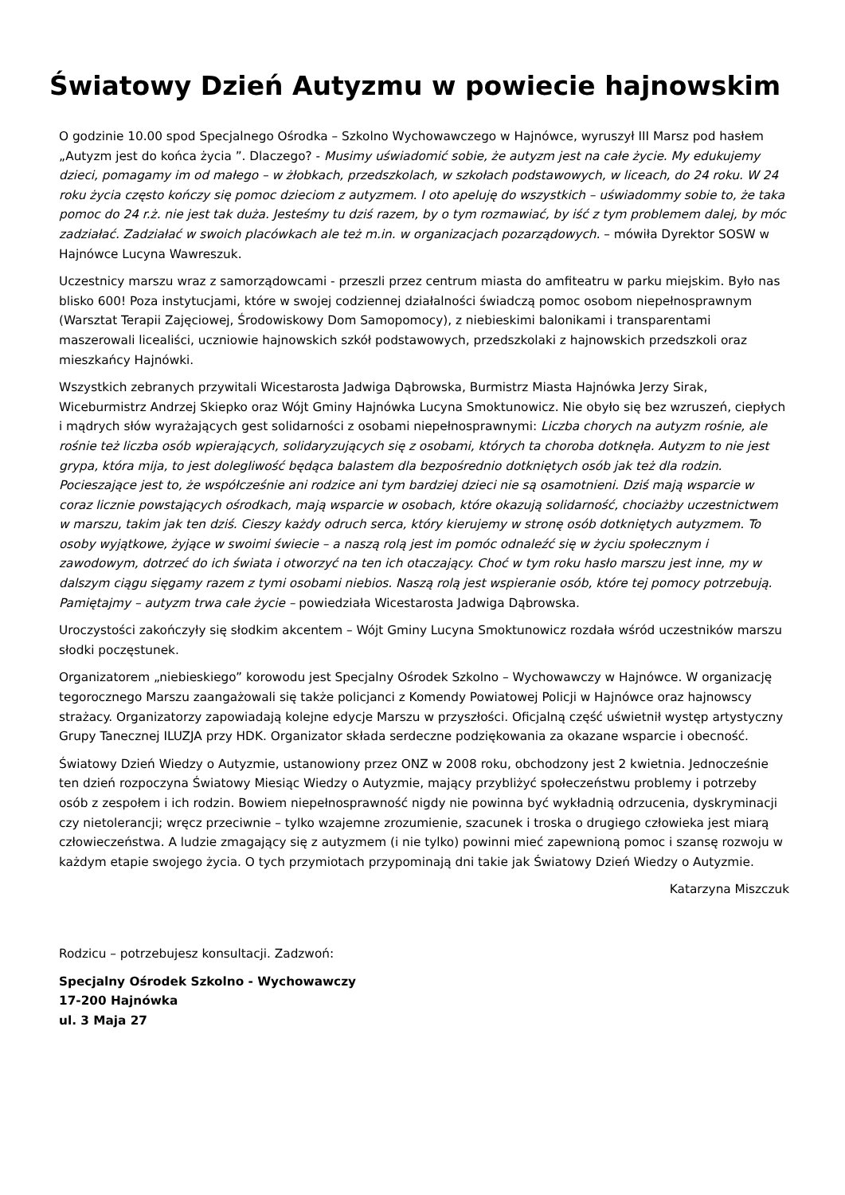Światowy Dzień Autyzmu w powiecie hajnowskim
O godzinie 10.00 spod Specjalnego Ośrodka – Szkolno Wychowawczego w Hajnówce, wyruszył III Marsz pod hasłem „Autyzm jest do końca życia ”. Dlaczego? - Musimy uświadomić sobie, że autyzm jest na całe życie. My edukujemy dzieci, pomagamy im od małego – w żłobkach, przedszkolach, w szkołach podstawowych, w liceach, do 24 roku. W 24 roku życia często kończy się pomoc dzieciom z autyzmem. I oto apeluję do wszystkich – uświadommy sobie to, że taka pomoc do 24 r.ż. nie jest tak duża. Jesteśmy tu dziś razem, by o tym rozmawiać, by iść z tym problemem dalej, by móc zadziałać. Zadziałać w swoich placówkach ale też m.in. w organizacjach pozarządowych. – mówiła Dyrektor SOSW w Hajnówce Lucyna Wawreszuk.
Uczestnicy marszu wraz z samorządowcami - przeszli przez centrum miasta do amfiteatru w parku miejskim. Było nas blisko 600! Poza instytucjami, które w swojej codziennej działalności świadczą pomoc osobom niepełnosprawnym (Warsztat Terapii Zajęciowej, Środowiskowy Dom Samopomocy), z niebieskimi balonikami i transparentami maszerowali licealiści, uczniowie hajnowskich szkół podstawowych, przedszkolaki z hajnowskich przedszkoli oraz mieszkańcy Hajnówki.
Wszystkich zebranych przywitali Wicestarosta Jadwiga Dąbrowska, Burmistrz Miasta Hajnówka Jerzy Sirak, Wiceburmistrz Andrzej Skiepko oraz Wójt Gminy Hajnówka Lucyna Smoktunowicz. Nie obyło się bez wzruszeń, ciepłych i mądrych słów wyrażających gest solidarności z osobami niepełnosprawnymi: Liczba chorych na autyzm rośnie, ale rośnie też liczba osób wpierających, solidaryzujących się z osobami, których ta choroba dotknęła. Autyzm to nie jest grypa, która mija, to jest dolegliwość będąca balastem dla bezpośrednio dotkniętych osób jak też dla rodzin. Pocieszające jest to, że współcześnie ani rodzice ani tym bardziej dzieci nie są osamotnieni. Dziś mają wsparcie w coraz licznie powstających ośrodkach, mają wsparcie w osobach, które okazują solidarność, chociażby uczestnictwem w marszu, takim jak ten dziś. Cieszy każdy odruch serca, który kierujemy w stronę osób dotkniętych autyzmem. To osoby wyjątkowe, żyjące w swoimi świecie – a naszą rolą jest im pomóc odnaleźć się w życiu społecznym i zawodowym, dotrzeć do ich świata i otworzyć na ten ich otaczający. Choć w tym roku hasło marszu jest inne, my w dalszym ciągu sięgamy razem z tymi osobami niebios. Naszą rolą jest wspieranie osób, które tej pomocy potrzebują. Pamiętajmy – autyzm trwa całe życie – powiedziała Wicestarosta Jadwiga Dąbrowska.
Uroczystości zakończyły się słodkim akcentem – Wójt Gminy Lucyna Smoktunowicz rozdała wśród uczestników marszu słodki poczęstunek.
Organizatorem „niebieskiego” korowodu jest Specjalny Ośrodek Szkolno – Wychowawczy w Hajnówce. W organizację tegorocznego Marszu zaangażowali się także policjanci z Komendy Powiatowej Policji w Hajnówce oraz hajnowscy strażacy. Organizatorzy zapowiadają kolejne edycje Marszu w przyszłości. Oficjalną część uświetnił występ artystyczny Grupy Tanecznej ILUZJA przy HDK. Organizator składa serdeczne podziękowania za okazane wsparcie i obecność.
Światowy Dzień Wiedzy o Autyzmie, ustanowiony przez ONZ w 2008 roku, obchodzony jest 2 kwietnia. Jednocześnie ten dzień rozpoczyna Światowy Miesiąc Wiedzy o Autyzmie, mający przybliżyć społeczeństwu problemy i potrzeby osób z zespołem i ich rodzin. Bowiem niepełnosprawność nigdy nie powinna być wykładnią odrzucenia, dyskryminacji czy nietolerancji; wręcz przeciwnie – tylko wzajemne zrozumienie, szacunek i troska o drugiego człowieka jest miarą człowieczeństwa. A ludzie zmagający się z autyzmem (i nie tylko) powinni mieć zapewnioną pomoc i szansę rozwoju w każdym etapie swojego życia. O tych przymiotach przypominają dni takie jak Światowy Dzień Wiedzy o Autyzmie.
Katarzyna Miszczuk
Rodzicu – potrzebujesz konsultacji. Zadzwoń:
Specjalny Ośrodek Szkolno - Wychowawczy
17-200 Hajnówka
ul. 3 Maja 27